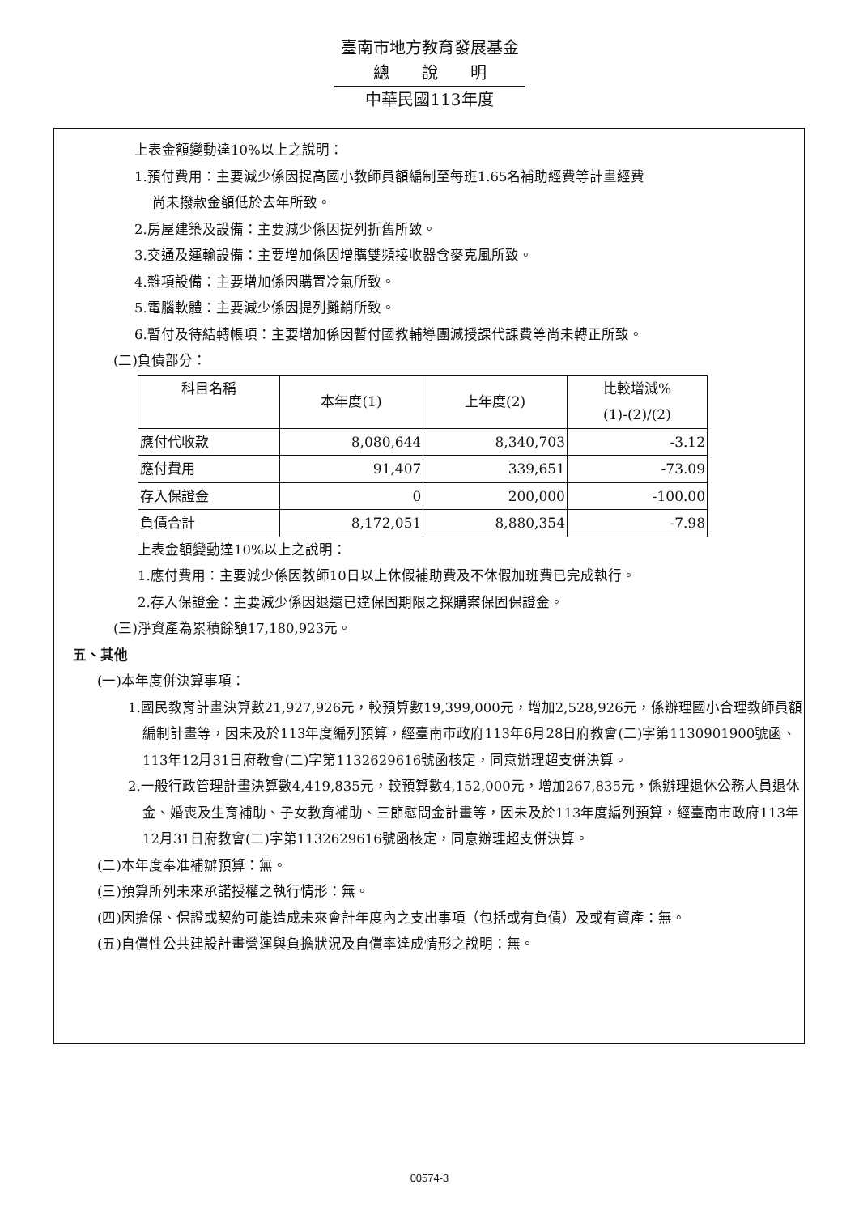臺南市地方教育發展基金
總說明
中華民國113年度
上表金額變動達10%以上之說明：
1.預付費用：主要減少係因提高國小教師員額編制至每班1.65名補助經費等計畫經費
尚未撥款金額低於去年所致。
2.房屋建築及設備：主要減少係因提列折舊所致。
3.交通及運輸設備：主要增加係因增購雙頻接收器含麥克風所致。
4.雜項設備：主要增加係因購置冷氣所致。
5.電腦軟體：主要減少係因提列攤銷所致。
6.暫付及待結轉帳項：主要增加係因暫付國教輔導團減授課代課費等尚未轉正所致。
(二)負債部分：
| 科目名稱 | 本年度(1) | 上年度(2) | 比較增減% (1)-(2)/(2) |
| --- | --- | --- | --- |
| 應付代收款 | 8,080,644 | 8,340,703 | -3.12 |
| 應付費用 | 91,407 | 339,651 | -73.09 |
| 存入保證金 | 0 | 200,000 | -100.00 |
| 負債合計 | 8,172,051 | 8,880,354 | -7.98 |
上表金額變動達10%以上之說明：
1.應付費用：主要減少係因教師10日以上休假補助費及不休假加班費已完成執行。
2.存入保證金：主要減少係因退還已達保固期限之採購案保固保證金。
(三)淨資產為累積餘額17,180,923元。
五、其他
(一)本年度併決算事項：
1.國民教育計畫決算數21,927,926元，較預算數19,399,000元，增加2,528,926元，係辦理國小合理教師員額編制計畫等，因未及於113年度編列預算，經臺南市政府113年6月28日府教會(二)字第1130901900號函、113年12月31日府教會(二)字第1132629616號函核定，同意辦理超支併決算。
2.一般行政管理計畫決算數4,419,835元，較預算數4,152,000元，增加267,835元，係辦理退休公務人員退休金、婚喪及生育補助、子女教育補助、三節慰問金計畫等，因未及於113年度編列預算，經臺南市政府113年12月31日府教會(二)字第1132629616號函核定，同意辦理超支併決算。
(二)本年度奉准補辦預算：無。
(三)預算所列未來承諾授權之執行情形：無。
(四)因擔保、保證或契約可能造成未來會計年度內之支出事項（包括或有負債）及或有資產：無。
(五)自償性公共建設計畫營運與負擔狀況及自償率達成情形之說明：無。
00574-3